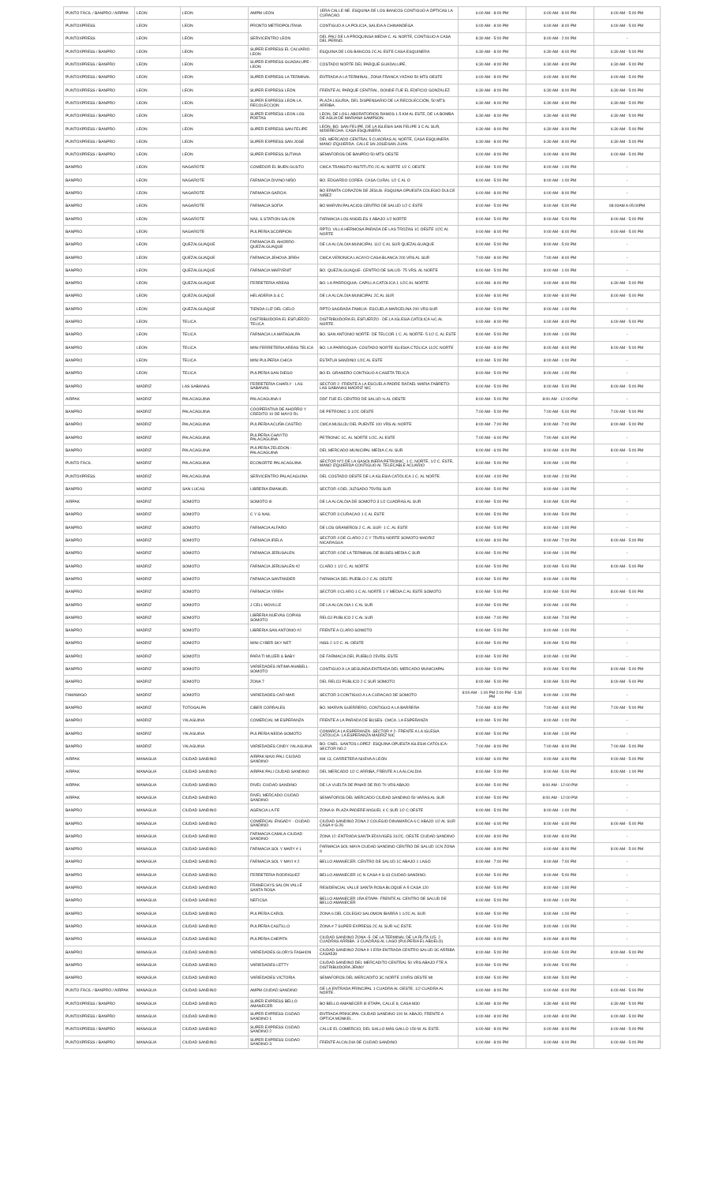| PUNTO FÁCIL / BANPRO / AIRPAK | LEON | LEON | AMPM LEÓN | 1ERA CALLE NE. ESQUINA DE LOS BANCOS CONTIGUO A ÓPTICAS LA CURACAO. | 6:00 AM - 8:00 PM | 6:00 AM - 8:00 PM | 6:00 AM - 5:00 PM |
| PUNTOXPRESS | LEON | LEON | PRONTO METROPOLITANA | CONTIGUO A LA POLICIA, SALIDA A CHINANDEGA | 6:00 AM - 8:00 PM | 6:00 AM - 8:00 PM | 6:00 AM - 5:00 PM |
| PUNTOXPRESS | LEON | LEÓN | SERVICENTRO LEÓN | DEL PALÍ DE LA PROQUINSA MEDIA C. AL NORTE, CONTIGUO A CASA DEL PERNO. | 8:30 AM - 5:00 PM | 8:00 AM - 2:00 PM | - |
| PUNTOXPRESS / BANPRO | LEON | LEON | SUPER EXPRESS EL CALVARIO - LEON | ESQUINA DE LOS BANCOS 2C AL ESTE CASA ESQUINERA | 6:30 AM - 8:00 PM | 6:30 AM - 8:00 PM | 6:30 AM - 5:00 PM |
| PUNTOXPRESS / BANPRO | LEON | LEON | SUPER EXPRESS GUADALUPE - LEON | COSTADO NORTE DEL PARQUE GUADALUPE, | 6:30 AM - 8:00 PM | 6:30 AM - 8:00 PM | 6:30 AM - 5:00 PM |
| PUNTOXPRESS / BANPRO | LEON | LEON | SUPER EXPRESS LA TERMINAL | ENTRADA A LA TERMINAL, ZONA FRANCA YAZAKI 50 MTS OESTE | 6:00 AM - 8:00 PM | 6:00 AM - 8:00 PM | 6:00 AM - 5:00 PM |
| PUNTOXPRESS / BANPRO | LEON | LEON | SUPER EXPRESS LEÓN | FRENTE AL PARQUE CENTRAL, DONDE FUE EL EDIFICIO GONZÁLEZ. | 6:30 AM - 8:00 PM | 6:30 AM - 8:00 PM | 6:30 AM - 5:00 PM |
| PUNTOXPRESS / BANPRO | LEON | LEON | SUPER EXPRESS LEON LA RECOLECCION | PLAZA LIGURIA, DEL DISPENSARIO DE LA RECOLECCIÓN, 50 MTS ARRIBA. | 6:30 AM - 8:00 PM | 6:30 AM - 8:00 PM | 6:30 AM - 5:00 PM |
| PUNTOXPRESS / BANPRO | LEON | LEON | SUPER EXPRESS LEON LOS POETAS | LEON, DE LOS LABORATORIOS RAMOS 1.5 KM AL ESTE, DE LA BOMBA DE AGUA DE MARIANA SAMPSON. | 6:30 AM - 8:00 PM | 6:30 AM - 8:00 PM | 6:30 AM - 5:00 PM |
| PUNTOXPRESS / BANPRO | LEON | LEON | SUPER EXPRESS SAN FELIPE | LEÓN, BO. SAN FELIPE. DE LA IGLESIA SAN FELIPE 3 C AL SUR, M/DERECHA. CASA ESQUINERA. | 6:30 AM - 8:00 PM | 6:30 AM - 8:00 PM | 6:30 AM - 5:00 PM |
| PUNTOXPRESS / BANPRO | LEON | LEON | SUPER EXPRESS SAN JOSE | DEL MERCADO CENTRAL 5 CUADRAS AL NORTE, CASA ESQUINERA MANO IZQUIERDA. CALLE SN JOSÉ/SAN JUAN. | 6:30 AM - 8:00 PM | 6:30 AM - 8:00 PM | 6:30 AM - 5:00 PM |
| PUNTOXPRESS / BANPRO | LEON | LEON | SUPER EXPRESS SUTIAVA | SEMAFOROS DE BANPRO 50 MTS OESTE | 6:00 AM - 8:00 PM | 6:00 AM - 8:00 PM | 6:00 AM - 5:00 PM |
| BANPRO | LEON | NAGAROTE | COMEDOR EL BUEN GUSTO | CMCA TRANSITO INSTITUTO 2C AL NORTE 1/2 C OESTE | 8:00 AM - 5:00 PM | 8:00 AM - 1:00 PM | - |
| BANPRO | LEON | NAGAROTE | FARMACIA DIVINO NIÑO | BO. EDGARDO COREA- CASA CURAL 1/2 C AL O | 8:00 AM - 5:00 PM | 8:00 AM - 1:00 PM | - |
| BANPRO | LEON | NAGAROTE | FARMACIA GARCIA | BO ERMITA CORAZON DE JESUS- ESQUINA OPUESTA COLEGIO DULCE NIÑEZ | 6:00 AM - 8:00 PM | 6:00 AM - 8:00 PM | - |
| BANPRO | LEON | NAGAROTE | FARMACIA SOFIA | BO MARVIN PALACIOS CENTRO DE SALUD 1/2 C ESTE | 8:00 AM - 5:00 PM | 8:00 AM - 5:00 PM | 08:00AM A 05:00PM |
| BANPRO | LEON | NAGAROTE | NAIL S STATION SALON | FARMACIA LOS ANGELES 4 ABAJO 1/2 NORTE | 8:00 AM - 5:00 PM | 8:00 AM - 5:00 PM | 8:00 AM - 5:00 PM |
| BANPRO | LEON | NAGAROTE | PULPERIA SCORPION | RPTO. VILLA HERMOSA PARADA DE LAS TROZAS 1C OESTE 1/2C AL NORTE | 9:00 AM - 8:00 PM | 9:00 AM - 8:00 PM | 9:00 AM - 5:00 PM |
| BANPRO | LEON | QUEZALGUAQUE | FARMACIA EL AHORRO - QUEZALGUAQUE | DE LA ALCALDIA MUNICIPAL 11/2 C AL SUR QUEZALGUAQUE | 8:00 AM - 5:00 PM | 8:00 AM - 5:00 PM | - |
| BANPRO | LEON | QUEZALGUAQUE | FARMACIA JEHOVA JIREH | CMCA VERONICA LACAYO CASA BLANCA 200 VRS AL SUR | 7:00 AM - 8:00 PM | 7:00 AM - 8:00 PM | - |
| BANPRO | LEON | QUEZALGUAQUE | FARMACIA MARYENIT | BO. QUEZALGUAQUE- CENTRO DE SALUD- 75 VRS. AL NORTE | 8:00 AM - 5:00 PM | 8:00 AM - 1:00 PM | - |
| BANPRO | LEON | QUEZALGUAQUE | FERRETERIA AREAS | BO. LA PARROQUIA- CAPILLA CATOLICA 1 1/2C AL NORTE. | 6:00 AM - 8:00 PM | 6:00 AM - 8:00 PM | 6:30 AM - 5:00 PM |
| BANPRO | LEON | QUEZALGUAQUE | HELADERIA S & C | DE LA ALCALDIA MUNICIPAL 2C AL SUR | 8:00 AM - 8:00 PM | 8:00 AM - 8:00 PM | 8:00 AM - 5:00 PM |
| BANPRO | LEON | QUEZALGUAQUE | TIENDA LUZ DEL CIELO | RPTO SAGRADA FAMILIA- ESCUELA MARCELINA 200 VRS SUR | 8:00 AM - 5:00 PM | 8:00 AM - 1:00 PM | - |
| BANPRO | LEON | TELICA | DISTRIBUIDORA EL ESFUERZO - TELICA | DISTRIBUIDORA EL ESFUERZO - DE LA IGLESIA CATOLICA ½C AL NORTE. | 6:00 AM - 8:00 PM | 6:00 AM - 8:00 PM | 6:00 AM - 5:00 PM |
| BANPRO | LEON | TELICA | FARMACIA LA MATAGALPA | BO. SAN ANTONIO NORTE- DE TELCOR 1 C. AL NORTE- 5 1/2 C. AL ESTE | 8:00 AM - 5:00 PM | 8:00 AM - 1:00 PM | - |
| BANPRO | LEON | TELICA | MINI FERRETERIA AREAS TELICA | BO. LA PARROQUIA- COSTADO NORTE IGLESIA CTOLICA 11/2C NORTE | 8:00 AM - 8:00 PM | 8:00 AM - 8:00 PM | 8:00 AM - 5:00 PM |
| BANPRO | LEON | TELICA | MINI PULPERIA CHICA | ESTATUA SANDINO 1/2C AL ESTE | 8:00 AM - 5:00 PM | 8:00 AM - 1:00 PM | - |
| BANPRO | LEON | TELICA | PULPERIA SAN DIEGO | BO EL GRANERO CONTIGUO A CASETA TELICA | 8:00 AM - 5:00 PM | 8:00 AM - 1:00 PM | - |
| BANPRO | MADRIZ | LAS SABANAS | FERRETERIA CHARLY - LAS SABANAS | SECTOR 2- FRENTE A LA ESCUELA PADRE RAFAEL MARIA FABRETO- LAS SABANAS MADRIZ NIC | 8:00 AM - 5:00 PM | 8:00 AM - 5:00 PM | 8:00 AM - 5:00 PM |
| AIRPAK | MADRIZ | PALACAGUINA | PALACAGUINA II | DDF FUE EL CENTRO DE SALUD ½ AL OESTE | 8:00 AM - 5:00 PM | 8:00 AM - 12:00 PM | - |
| BANPRO | MADRIZ | PALACAGUINA | COOPERATIVA DE AHORRO Y CREDITO 10 DE MAYO RL | DE PETRONIC 3 1/2C OESTE | 7:00 AM - 5:00 PM | 7:00 AM - 5:00 PM | 7:00 AM - 5:00 PM |
| BANPRO | MADRIZ | PALACAGUINA | PULPERIA ACUÑA CASTRO | CMCA MUSUJU DEL PUENTE 100 VRS AL NORTE | 8:00 AM - 7:00 PM | 8:00 AM - 7:00 PM | 8:00 AM - 5:00 PM |
| BANPRO | MADRIZ | PALACAGUINA | PULPERIA CHAYITO PALACAGUINA | PETRONIC 1C. AL NORTE 1/2C. AL ESTE | 7:00 AM - 6:00 PM | 7:00 AM - 6:00 PM | - |
| BANPRO | MADRIZ | PALACAGUINA | PULPERIA ZELEDON - PALACAGUINA | DEL MERCADO MUNICIPAL MEDIA C AL SUR | 8:00 AM - 6:00 PM | 8:00 AM - 6:00 PM | 8:00 AM - 5:00 PM |
| PUNTO FÁCIL | MADRIZ | PALACAGUINA | ECONORTE PALACAGUINA | SECTOR N°2 DE LA GASOLINERA PETRONIC .1 C. NORTE, 1/2 C. ESTE, MANO IZQUIERDA CONTIGUO AL TELECABLE ACUARIO | 8:00 AM - 5:00 PM | 8:00 AM - 1:00 PM | - |
| PUNTOXPRESS | MADRIZ | PALACAGUINA | SERVICENTRO PALACAGUINA | DEL COSTADO OESTE DE LA IGLESIA CATÓLICA 1 C. AL NORTE. | 8:00 AM - 4:00 PM | 8:00 AM - 2:00 PM | - |
| BANPRO | MADRIZ | SAN LUCAS | LIBRERIA EMANUEL | SECTOR 4 DEL JUZGADO 75VRS SUR | 8:00 AM - 5:00 PM | 8:00 AM - 1:00 PM | - |
| AIRPAK | MADRIZ | SOMOTO | SOMOTO III | DE LA ALCALDIA DE SOMOTO 3 1/2 CUADRAS AL SUR | 8:00 AM - 5:00 PM | 8:00 AM - 5:00 PM | - |
| BANPRO | MADRIZ | SOMOTO | C Y G NAIL | SECTOR 3 CURACAO 1 C AL ESTE | 8:00 AM - 5:00 PM | 8:00 AM - 5:00 PM | - |
| BANPRO | MADRIZ | SOMOTO | FARMACIA ALFARO | DE LOS GRANEROS 2 C. AL SUR- 1 C. AL ESTE | 8:00 AM - 5:00 PM | 8:00 AM - 1:00 PM | - |
| BANPRO | MADRIZ | SOMOTO | FARMACIA IRELA | SECTOR 4 DE CLARO 2 C Y 75VRS NORTE SOMOTO MADRIZ NICARAGUA | 8:00 AM - 8:00 PM | 8:00 AM - 7:00 PM | 8:00 AM - 5:00 PM |
| BANPRO | MADRIZ | SOMOTO | FARMACIA JERUSALEN | SECTOR 4 DE LA TERMINAL DE BUSES MEDIA C SUR | 8:00 AM - 5:00 PM | 8:00 AM - 1:00 PM | - |
| BANPRO | MADRIZ | SOMOTO | FARMACIA JERUSALEN #2 | CLARO 1 1/2 C. AL NORTE | 8:00 AM - 5:00 PM | 8:00 AM - 5:00 PM | 8:00 AM - 5:00 PM |
| BANPRO | MADRIZ | SOMOTO | FARMACIA SANTANDER | FARMACIA DEL PUEBLO 2 C AL OESTE | 8:00 AM - 5:00 PM | 8:00 AM - 1:00 PM | - |
| BANPRO | MADRIZ | SOMOTO | FARMACIA YIREH | SECTOR 4 CLARO 1 C AL NORTE 1 Y MEDIA C AL ESTE SOMOTO | 8:00 AM - 5:00 PM | 8:00 AM - 5:00 PM | 8:00 AM - 5:00 PM |
| BANPRO | MADRIZ | SOMOTO | J CELL MOVILLE | DE LA ALCALDIA 1 C AL SUR | 8:00 AM - 5:00 PM | 8:00 AM - 1:00 PM | - |
| BANPRO | MADRIZ | SOMOTO | LIBRERIA NUEVAS COPIAS SOMOTO | RELOJ PUBLICO 2 C AL SUR | 8:00 AM - 7:00 PM | 8:00 AM - 7:00 PM | - |
| BANPRO | MADRIZ | SOMOTO | LIBRERIA SAN ANTONIO #2 | FRENTE A CLARO SOMOTO | 8:00 AM - 5:00 PM | 8:00 AM - 1:00 PM | - |
| BANPRO | MADRIZ | SOMOTO | MINI CYBER SKY NET | INSS 2 1/2 C. AL OESTE | 8:00 AM - 5:00 PM | 8:00 AM - 5:00 PM | - |
| BANPRO | MADRIZ | SOMOTO | PARA TI MUJER & BABY | DE FARMACIA DEL PUEBLO 25VRS. ESTE | 8:00 AM - 5:00 PM | 8:00 AM - 1:00 PM | - |
| BANPRO | MADRIZ | SOMOTO | VARIEDADES INTIMA ANABELL- SOMOTO | CONTIGUO A LA SEGUNDA ENTRADA DEL MERCADO MUNICIAPAL | 8:00 AM - 5:00 PM | 8:00 AM - 5:00 PM | 8:00 AM - 5:00 PM |
| BANPRO | MADRIZ | SOMOTO | ZONA 7 | DEL RELOJ PUBLICO 2 C SUR SOMOTO | 8:00 AM - 5:00 PM | 8:00 AM - 5:00 PM | 8:00 AM - 5:00 PM |
| FAMAMIGO | MADRIZ | SOMOTO | VARIEDADES CAR MAR | SECTOR 3 CONTIGUO A LA CURACAO DE SOMOTO | 8:00 AM - 1:00 PM 2:00 PM - 5:30 PM | 8:00 AM - 1:00 PM | - |
| BANPRO | MADRIZ | TOTOGALPA | CIBER CORRALES | BO. MARVIN GUERRERO, CONTIGUO A LA BARRERA | 7:00 AM - 8:00 PM | 7:00 AM - 8:00 PM | 7:00 AM - 5:00 PM |
| BANPRO | MADRIZ | YALAGUINA | COMERCIAL MI ESPERANZA | FRENTE A LA PARADA DE BUSES- CMCA. LA ESPERANZA | 8:00 AM - 5:00 PM | 8:00 AM - 1:00 PM | - |
| BANPRO | MADRIZ | YALAGUINA | PULPERIA NEIDA-SOMOTO | COMARCA LA ESPERANZA- SECTOR # 2- FRENTE A LA IGLESIA CATOLICA- LA ESPERANZA MADRIZ NIC | 8:00 AM - 5:00 PM | 8:00 AM - 1:00 PM | - |
| BANPRO | MADRIZ | YALAGUINA | VARIEDADES CINDY YALAGUINA | BO. CNEL. SANTOS LOPEZ- ESQUINA OPUESTA IGLESIA CATOLICA- SECTOR NO.2 | 7:00 AM - 8:00 PM | 7:00 AM - 8:00 PM | 7:00 AM - 5:00 PM |
| AIRPAK | MANAGUA | CIUDAD SANDINO | AIRPAK MAXI PALI CIUDAD SANDINO | KM 13, CARRETERA NUEVA A LEÓN | 9:00 AM - 6:00 PM | 9:00 AM - 6:00 PM | 9:00 AM - 5:00 PM |
| AIRPAK | MANAGUA | CIUDAD SANDINO | AIRPAK PALI CIUDAD SANDINO | DEL MERCADO 1/2 C ARRIBA, FRENTE A LA ALCALDIA | 8:00 AM - 5:00 PM | 8:00 AM - 5:00 PM | 8:00 AM - 1:00 PM |
| AIRPAK | MANAGUA | CIUDAD SANDINO | RIVEL CIUDAD SANDINO | DE LA VUELTA DE PINAR DE RIO 70 VRS ABAJO | 8:00 AM - 5:00 PM | 8:00 AM - 12:00 PM | - |
| AIRPAK | MANAGUA | CIUDAD SANDINO | RIVEL MERCADO CIUDAD SANDINO | SEMAFOROS DEL MERCADO CIUDAD SANDINO 50 VARAS AL SUR | 8:00 AM - 5:00 PM | 8:00 AM - 12:00 PM | - |
| BANPRO | MANAGUA | CIUDAD SANDINO | AGENCIA LA FE | ZONA 8- PLAZA PADERE MIGUEL 4 C SUR 1/2 C OESTE | 8:00 AM - 5:00 PM | 8:00 AM - 1:00 PM | - |
| BANPRO | MANAGUA | CIUDAD SANDINO | COMERCIAL ENGADY - CIUDAD SANDINO | CIUDAD SANDINO ZONA 2 COLEGIO DINAMARCA 6 C ABAJO 1/2 AL SUR CASA # G-26 | 8:00 AM - 6:00 PM | 8:00 AM - 6:00 PM | 8:00 AM - 5:00 PM |
| BANPRO | MANAGUA | CIUDAD SANDINO | FARMACIA CAMILA-CIUDAD SANDINO | ZONA 12: ENTRADA SANTA EDUVIGES 31/2C. OESTE CIUDAD SANDINO | 8:00 AM - 8:00 PM | 8:00 AM - 8:00 PM | - |
| BANPRO | MANAGUA | CIUDAD SANDINO | FARMACIA SOL Y MARY # 1 | FARMACIA SOL MAYA CIUDAD SANDINO CENTRO DE SALUD 1CN ZONA 9 | 6:00 AM - 8:00 PM | 6:00 AM - 8:00 PM | 8:00 AM - 5:00 PM |
| BANPRO | MANAGUA | CIUDAD SANDINO | FARMACIA SOL Y MAYI # 2 | BELLO AMANECER. CENTRO DE SALUD 1C ABAJO 1 LAGO | 8:00 AM - 7:00 PM | 8:00 AM - 7:00 PM | - |
| BANPRO | MANAGUA | CIUDAD SANDINO | FERRETERIA RODRIGUEZ | BELLO AMANECER 1C N CASA # S-43 CIUDAD SANDINO. | 8:00 AM - 5:00 PM | 8:00 AM - 5:00 PM | - |
| BANPRO | MANAGUA | CIUDAD SANDINO | FRANECHYS SALON VALLE SANTA ROSA | RESIDENCIAL VALLE SANTA ROSA BLOQUE A-5 CASA 120 | 8:00 AM - 5:00 PM | 8:00 AM - 1:00 PM | - |
| BANPRO | MANAGUA | CIUDAD SANDINO | NEFICSA | BELLO AMANECER 1RA ETAPA- FRENTE AL CENTRO DE SALUD DE BELLO AMANECER | 8:00 AM - 5:00 PM | 8:00 AM - 1:00 PM | - |
| BANPRO | MANAGUA | CIUDAD SANDINO | PULPERIA CAROL | ZONA 6 DEL COLEGIO SALOMON IBARRA 1 1/2C AL SUR | 8:00 AM - 5:00 PM | 8:00 AM - 1:00 PM | - |
| BANPRO | MANAGUA | CIUDAD SANDINO | PULPERIA CASTILLO | ZONA # 7 SUPER EXPRESS 2C AL SUR ½C ESTE. | 8:00 AM - 5:00 PM | 8:00 AM - 1:00 PM | - |
| BANPRO | MANAGUA | CIUDAD SANDINO | PULPERIA CHEPITA | CIUDAD SANDINO ZONA -5- DE LA TERMINAL DE LA RUTA 115- 2 CUADRAS ARRIBA- 3 CUADRAS AL LAGO (PULPERIA EL ABUELO) | 8:00 AM - 8:00 PM | 8:00 AM - 8:00 PM | - |
| BANPRO | MANAGUA | CIUDAD SANDINO | VARIEDADES GLORYS FASHION | CIUDAD SANDINO ZONA 9 1 ERA ENTRADA CENTRO SALUD 3C ARRIBA CASA539 | 8:00 AM - 5:00 PM | 8:00 AM - 5:00 PM | 8:00 AM - 5:00 PM |
| BANPRO | MANAGUA | CIUDAD SANDINO | VARIEDADES LETTY | CIUDAD SANDINO DEL MERCADITO CENTRAL 50 VRS ABAJO FTE A DISTRIBUIDORA JENNY | 8:00 AM - 5:00 PM | 8:00 AM - 5:00 PM | - |
| BANPRO | MANAGUA | CIUDAD SANDINO | VARIEDADES VICTORIA | SEMAFOROS DEL MERCADITO 3C NORTE 10VRS OESTE MI | 8:00 AM - 5:00 PM | 8:00 AM - 5:00 PM | - |
| PUNTO FÁCIL / BANPRO / AIRPAK | MANAGUA | CIUDAD SANDINO | AMPM CIUDAD SANDINO | DE LA ENTRADA PRINCIPAL 1 CUADRA AL OESTE, 1/2 CUADRA AL NORTE. | 6:00 AM - 8:00 PM | 6:00 AM - 8:00 PM | 6:00 AM - 5:00 PM |
| PUNTOXPRESS / BANPRO | MANAGUA | CIUDAD SANDINO | SUPER EXPRESS BELLO AMANECER | BO BELLO AMANECER III ETAPA, CALLE 8, CASA M30 | 6:30 AM - 8:00 PM | 6:30 AM - 8:00 PM | 6:30 AM - 5:00 PM |
| PUNTOXPRESS / BANPRO | MANAGUA | CIUDAD SANDINO | SUPER EXPRESS CIUDAD SANDINO 1 | ENTRADA PRINCIPAL CIUDAD SANDINO 100 M. ABAJO, FRENTE A ÓPTICA MÜNKEL. | 6:00 AM - 8:00 PM | 6:00 AM - 8:00 PM | 6:00 AM - 5:00 PM |
| PUNTOXPRESS / BANPRO | MANAGUA | CIUDAD SANDINO | SUPER EXPRESS CIUDAD SANDINO 2 | CALLE EL COMERCIO, DEL GALLO MÁS GALLO 150 M. AL ESTE. | 6:00 AM - 8:00 PM | 6:00 AM - 8:00 PM | 6:00 AM - 5:00 PM |
| PUNTOXPRESS / BANPRO | MANAGUA | CIUDAD SANDINO | SUPER EXPRESS CIUDAD SANDINO 3 | FRENTE ALCALDIA DE CIUDAD SANDINO | 6:00 AM - 8:00 PM | 6:00 AM - 8:00 PM | 6:00 AM - 5:00 PM |